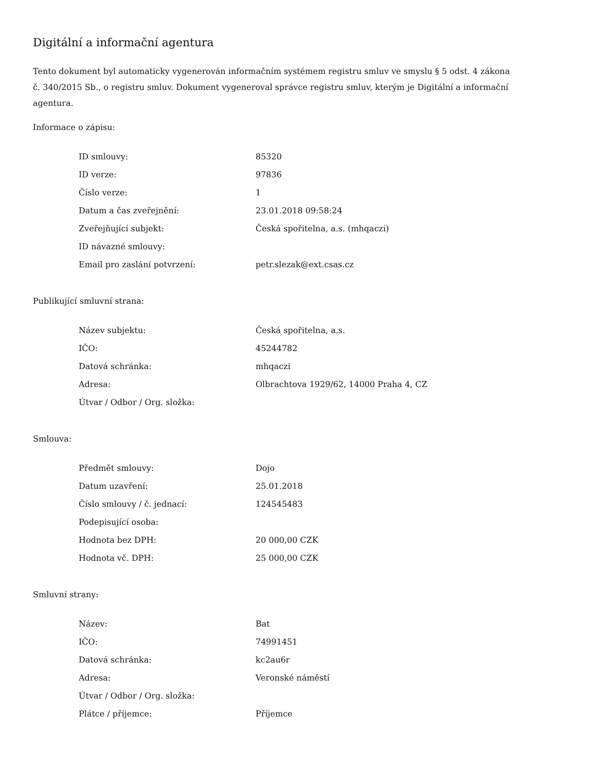Digitální a informační agentura
Tento dokument byl automaticky vygenerován informačním systémem registru smluv ve smyslu § 5 odst. 4 zákona
č. 340/2015 Sb., o registru smluv. Dokument vygeneroval správce registru smluv, kterým je Digitální a informační agentura.
Informace o zápisu:
| ID smlouvy: | 85320 |
| ID verze: | 97836 |
| Číslo verze: | 1 |
| Datum a čas zveřejnění: | 23.01.2018 09:58:24 |
| Zveřejňující subjekt: | Česká spořitelna, a.s. (mhqaczi) |
| ID návazné smlouvy: | |
| Email pro zaslání potvrzení: | petr.slezak@ext.csas.cz |
Publikující smluvní strana:
| Název subjektu: | Česká spořitelna, a.s. |
| IČO: | 45244782 |
| Datová schránka: | mhqaczi |
| Adresa: | Olbrachtova 1929/62, 14000 Praha 4, CZ |
| Útvar / Odbor / Org. složka: | |
Smlouva:
| Předmět smlouvy: | Dojo |
| Datum uzavření: | 25.01.2018 |
| Číslo smlouvy / č. jednací: | 124545483 |
| Podepisující osoba: | |
| Hodnota bez DPH: | 20 000,00 CZK |
| Hodnota vč. DPH: | 25 000,00 CZK |
Smluvní strany:
| Název: | Bat |
| IČO: | 74991451 |
| Datová schránka: | kc2au6r |
| Adresa: | Veronské náměstí |
| Útvar / Odbor / Org. složka: | |
| Plátce / příjemce: | Příjemce |